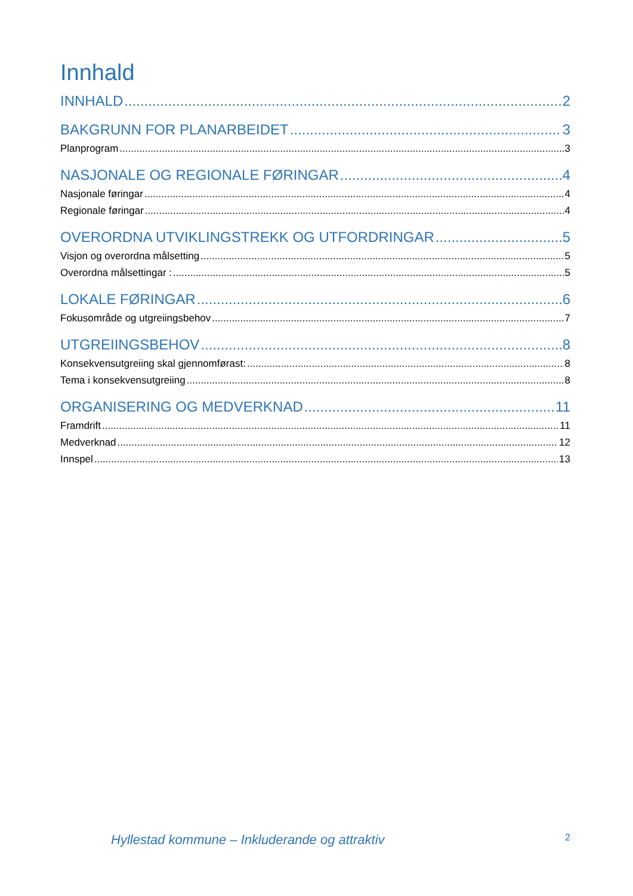Innhald
INNHALD 2
BAKGRUNN FOR PLANARBEIDET 3
Planprogram 3
NASJONALE OG REGIONALE FØRINGAR 4
Nasjonale føringar 4
Regionale føringar 4
OVERORDNA UTVIKLINGSTREKK OG UTFORDRINGAR 5
Visjon og overordna målsetting 5
Overordna målsettingar : 5
LOKALE FØRINGAR 6
Fokusområde og utgreiingsbehov 7
UTGREIINGSBEHOV 8
Konsekvensutgreiing skal gjennomførast: 8
Tema i konsekvensutgreiing 8
ORGANISERING OG MEDVERKNAD 11
Framdrift 11
Medverknad 12
Innspel 13
Hyllestad kommune – Inkluderande og attraktiv 2